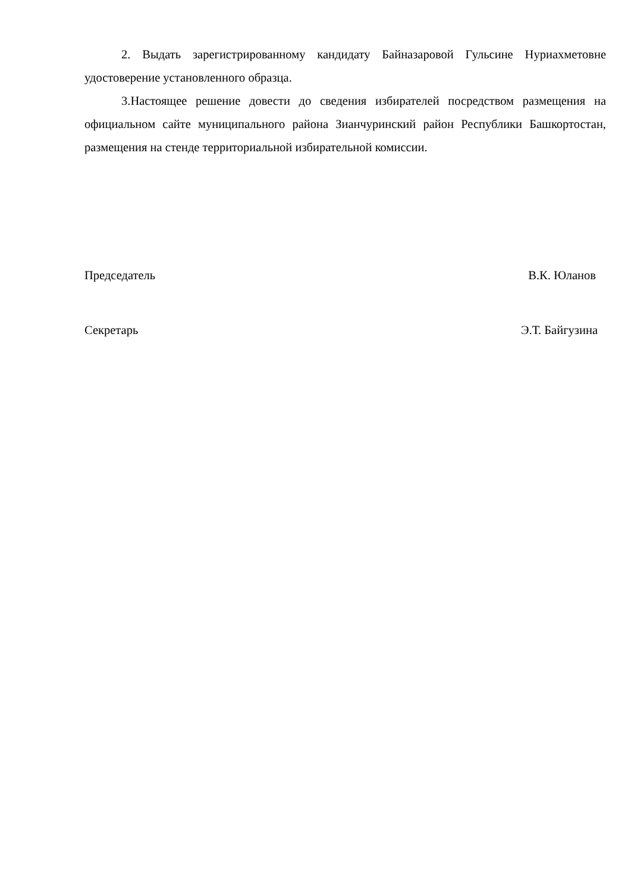2. Выдать зарегистрированному кандидату Байназаровой Гульсине Нуриахметовне удостоверение установленного образца.
3.Настоящее решение довести до сведения избирателей посредством размещения на официальном сайте муниципального района Зианчуринский район Республики Башкортостан, размещения на стенде территориальной избирательной комиссии.
Председатель В.К. Юланов
Секретарь Э.Т. Байгузина